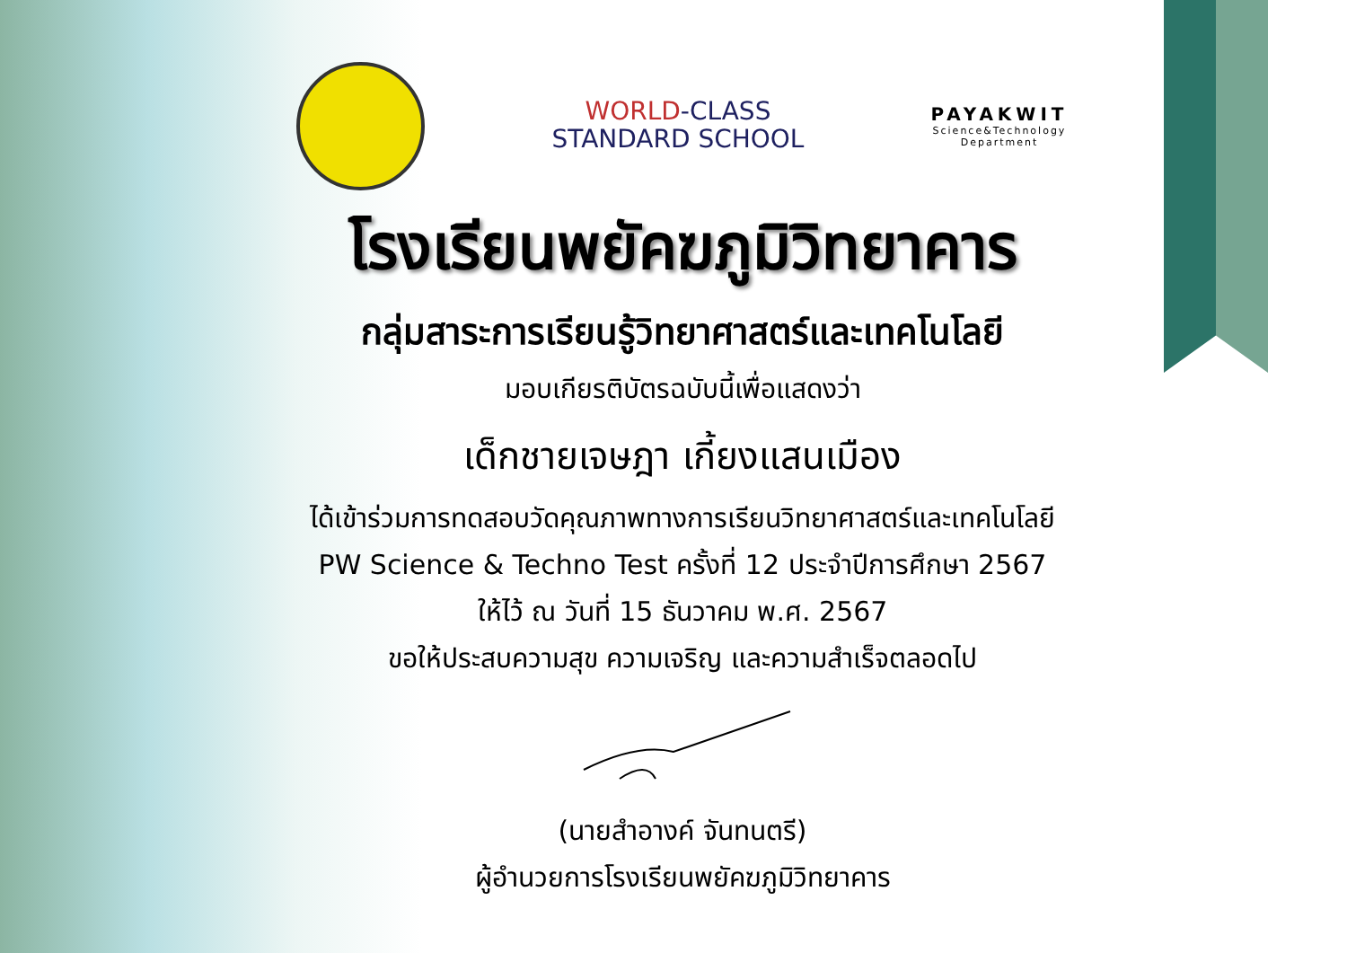WORLD-CLASS
STANDARD SCHOOL
PAYAKWIT
Science&Technology
Department
โรงเรียนพยัคฆภูมิวิทยาคาร
กลุ่มสาระการเรียนรู้วิทยาศาสตร์และเทคโนโลยี
มอบเกียรติบัตรฉบับนี้เพื่อแสดงว่า
เด็กชายเจษฎา เกี้ยงแสนเมือง
ได้เข้าร่วมการทดสอบวัดคุณภาพทางการเรียนวิทยาศาสตร์และเทคโนโลยี
PW Science & Techno Test ครั้งที่ 12 ประจำปีการศึกษา 2567
ให้ไว้ ณ วันที่ 15 ธันวาคม พ.ศ. 2567
ขอให้ประสบความสุข ความเจริญ และความสำเร็จตลอดไป
(นายสำอางค์ จันทนตรี)
ผู้อำนวยการโรงเรียนพยัคฆภูมิวิทยาคาร